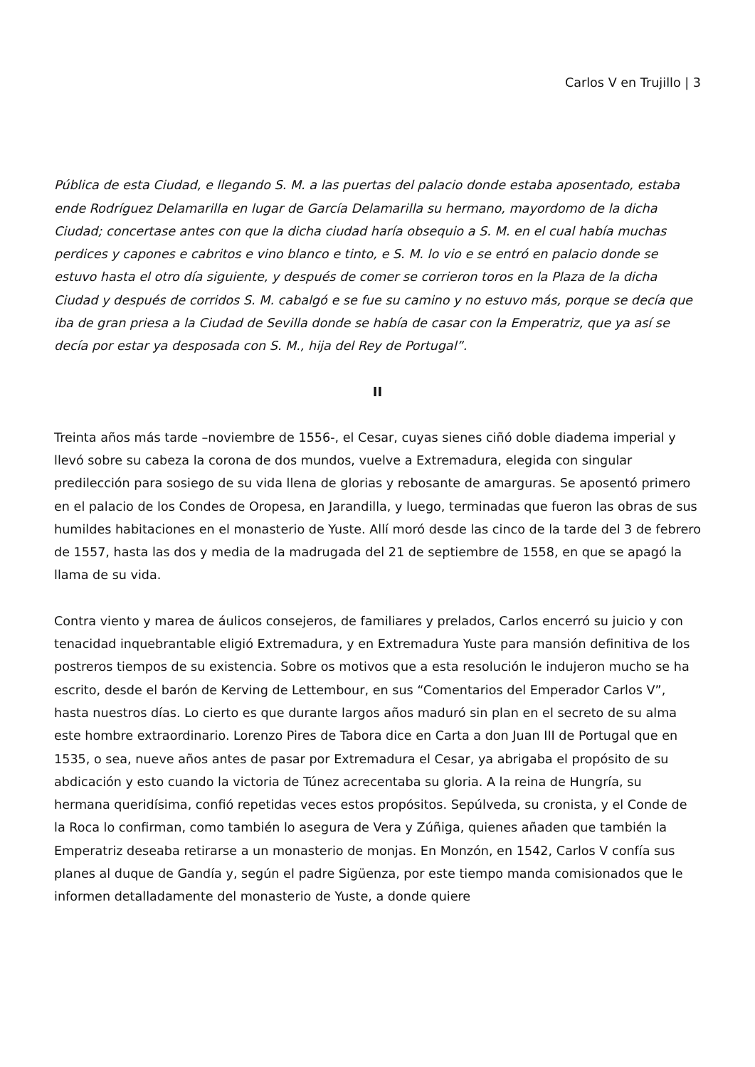Carlos V en Trujillo | 3
Pública de esta Ciudad, e llegando S. M. a las puertas del palacio donde estaba aposentado, estaba ende Rodríguez Delamarilla en lugar de García Delamarilla su hermano, mayordomo de la dicha Ciudad; concertase antes con que la dicha ciudad haría obsequio a S. M. en el cual había muchas perdices y capones e cabritos e vino blanco e tinto, e S. M. lo vio e se entró en palacio donde se estuvo hasta el otro día siguiente, y después de comer se corrieron toros en la Plaza de la dicha Ciudad y después de corridos S. M. cabalgó e se fue su camino y no estuvo más, porque se decía que iba de gran priesa a la Ciudad de Sevilla donde se había de casar con la Emperatriz, que ya así se decía por estar ya desposada con S. M., hija del Rey de Portugal”.
II
Treinta años más tarde –noviembre de 1556-, el Cesar, cuyas sienes ciñó doble diadema imperial y llevó sobre su cabeza la corona de dos mundos, vuelve a Extremadura, elegida con singular predilección para sosiego de su vida llena de glorias y rebosante de amarguras. Se aposentó primero en el palacio de los Condes de Oropesa, en Jarandilla, y luego, terminadas que fueron las obras de sus humildes habitaciones en el monasterio de Yuste. Allí moró desde las cinco de la tarde del 3 de febrero de 1557, hasta las dos y media de la madrugada del 21 de septiembre de 1558, en que se apagó la llama de su vida.
Contra viento y marea de áulicos consejeros, de familiares y prelados, Carlos encerró su juicio y con tenacidad inquebrantable eligió Extremadura, y en Extremadura Yuste para mansión definitiva de los postreros tiempos de su existencia. Sobre os motivos que a esta resolución le indujeron mucho se ha escrito, desde el barón de Kerving de Lettembour, en sus “Comentarios del Emperador Carlos V”, hasta nuestros días. Lo cierto es que durante largos años maduró sin plan en el secreto de su alma este hombre extraordinario. Lorenzo Pires de Tabora dice en Carta a don Juan III de Portugal que en 1535, o sea, nueve años antes de pasar por Extremadura el Cesar, ya abrigaba el propósito de su abdicación y esto cuando la victoria de Túnez acrecentaba su gloria. A la reina de Hungría, su hermana queridísima, confió repetidas veces estos propósitos. Sepúlveda, su cronista, y el Conde de la Roca lo confirman, como también lo asegura de Vera y Zúñiga, quienes añaden que también la Emperatriz deseaba retirarse a un monasterio de monjas. En Monzón, en 1542, Carlos V confía sus planes al duque de Gandía y, según el padre Sigüenza, por este tiempo manda comisionados que le informen detalladamente del monasterio de Yuste, a donde quiere